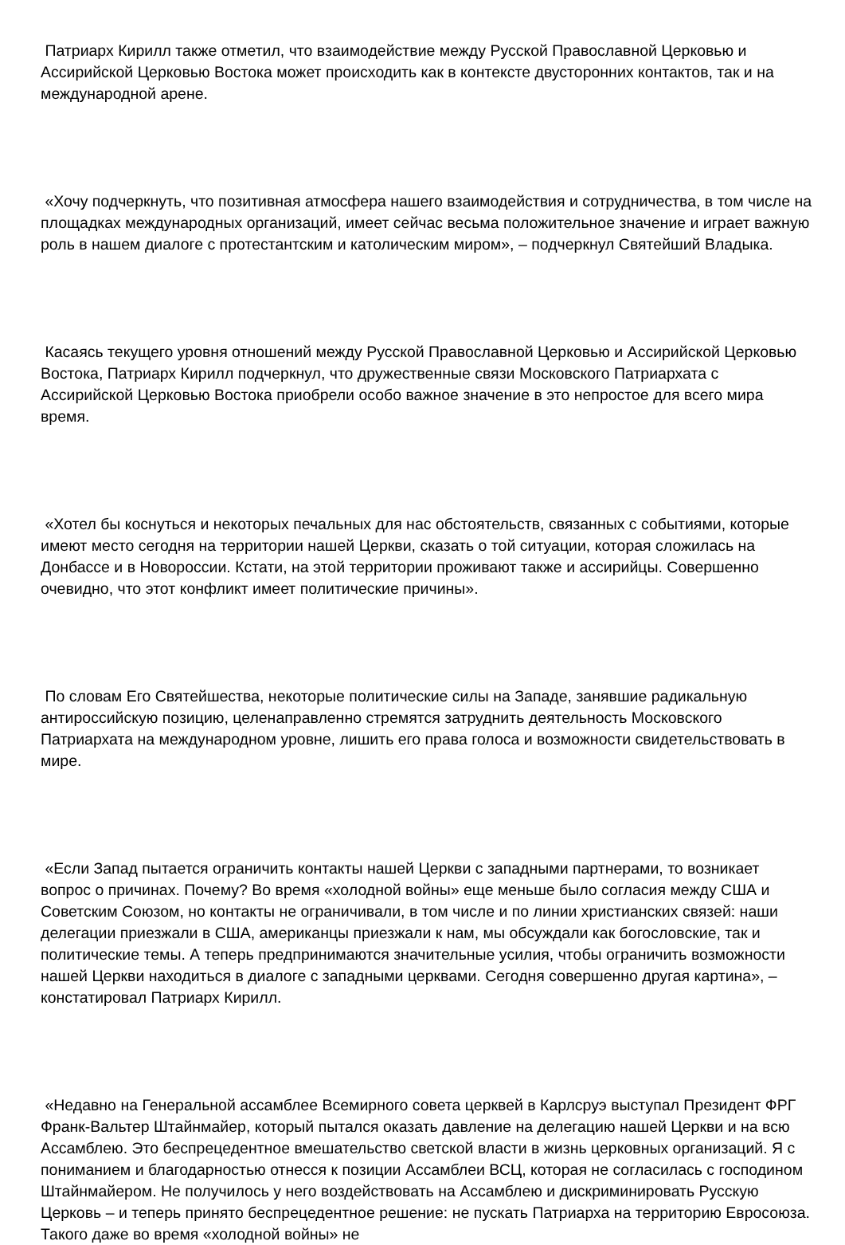Патриарх Кирилл также отметил, что взаимодействие между Русской Православной Церковью и Ассирийской Церковью Востока может происходить как в контексте двусторонних контактов, так и на международной арене.
«Хочу подчеркнуть, что позитивная атмосфера нашего взаимодействия и сотрудничества, в том числе на площадках международных организаций, имеет сейчас весьма положительное значение и играет важную роль в нашем диалоге с протестантским и католическим миром», – подчеркнул Святейший Владыка.
Касаясь текущего уровня отношений между Русской Православной Церковью и Ассирийской Церковью Востока, Патриарх Кирилл подчеркнул, что дружественные связи Московского Патриархата с Ассирийской Церковью Востока приобрели особо важное значение в это непростое для всего мира время.
«Хотел бы коснуться и некоторых печальных для нас обстоятельств, связанных с событиями, которые имеют место сегодня на территории нашей Церкви, сказать о той ситуации, которая сложилась на Донбассе и в Новороссии. Кстати, на этой территории проживают также и ассирийцы. Совершенно очевидно, что этот конфликт имеет политические причины».
По словам Его Святейшества, некоторые политические силы на Западе, занявшие радикальную антироссийскую позицию, целенаправленно стремятся затруднить деятельность Московского Патриархата на международном уровне, лишить его права голоса и возможности свидетельствовать в мире.
«Если Запад пытается ограничить контакты нашей Церкви с западными партнерами, то возникает вопрос о причинах. Почему? Во время «холодной войны» еще меньше было согласия между США и Советским Союзом, но контакты не ограничивали, в том числе и по линии христианских связей: наши делегации приезжали в США, американцы приезжали к нам, мы обсуждали как богословские, так и политические темы. А теперь предпринимаются значительные усилия, чтобы ограничить возможности нашей Церкви находиться в диалоге с западными церквами. Сегодня совершенно другая картина», – констатировал Патриарх Кирилл.
«Недавно на Генеральной ассамблее Всемирного совета церквей в Карлсруэ выступал Президент ФРГ Франк-Вальтер Штайнмайер, который пытался оказать давление на делегацию нашей Церкви и на всю Ассамблею. Это беспрецедентное вмешательство светской власти в жизнь церковных организаций. Я с пониманием и благодарностью отнесся к позиции Ассамблеи ВСЦ, которая не согласилась с господином Штайнмайером. Не получилось у него воздействовать на Ассамблею и дискриминировать Русскую Церковь – и теперь принято беспрецедентное решение: не пускать Патриарха на территорию Евросоюза. Такого даже во время «холодной войны» не